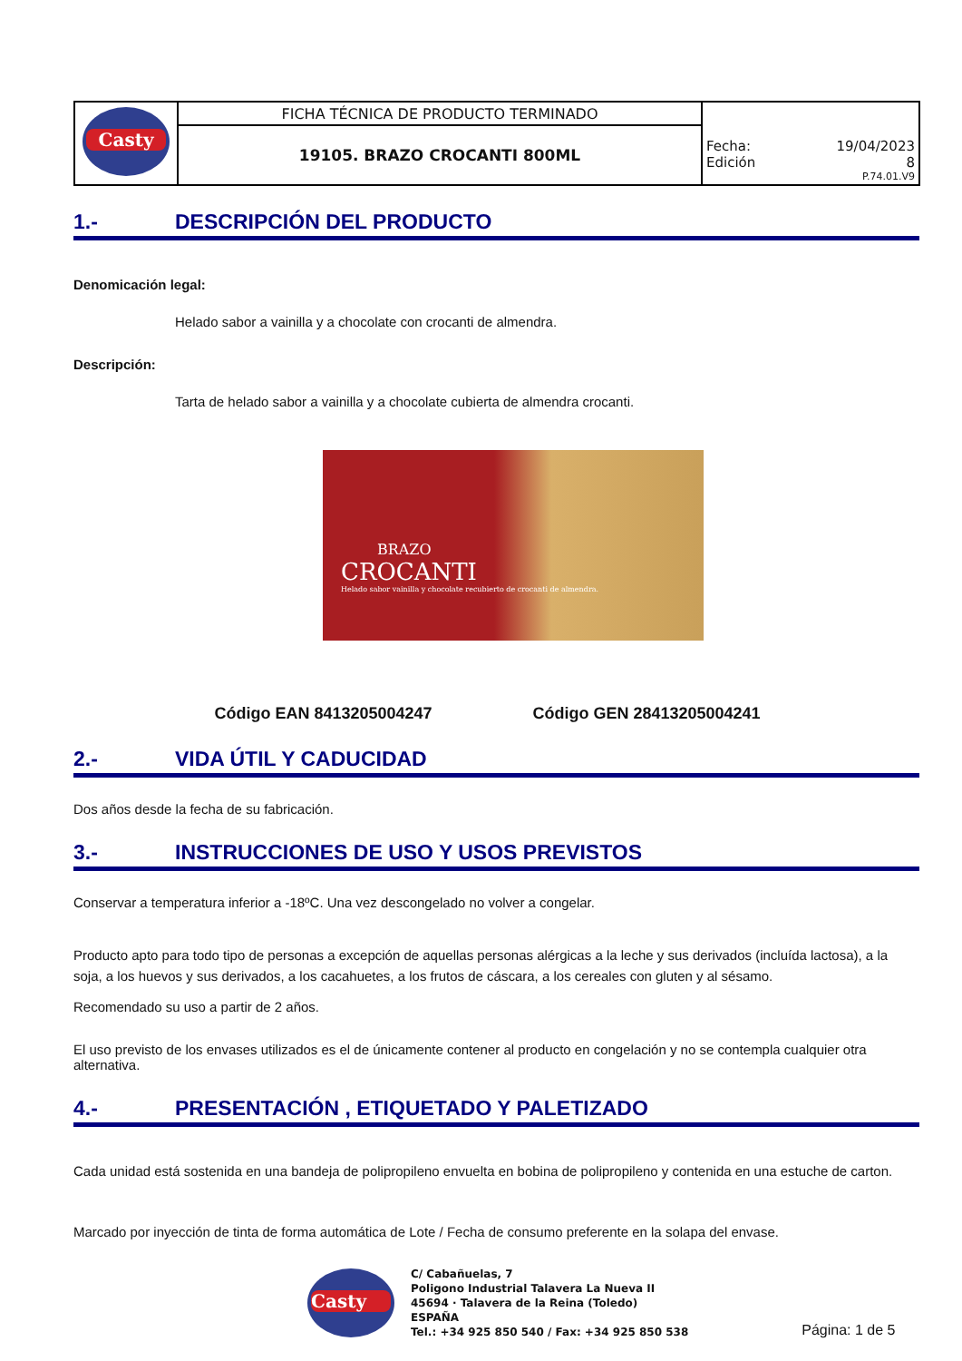| Casty | FICHA TÉCNICA DE PRODUCTO TERMINADO | Fecha: 19/04/2023 Edición 8 P.74.01.V9 |
| | 19105. BRAZO CROCANTI 800ML | |
1.- DESCRIPCIÓN DEL PRODUCTO
Denomicación legal:
Helado sabor a vainilla y a chocolate con crocanti de almendra.
Descripción:
Tarta de helado sabor a vainilla y a chocolate cubierta de almendra crocanti.
BRAZO
CROCANTI
Helado sabor vainilla y chocolate recubierto de crocanti de almendra.
Código EAN 8413205004247 Código GEN 28413205004241
2.- VIDA ÚTIL Y CADUCIDAD
Dos años desde la fecha de su fabricación.
3.- INSTRUCCIONES DE USO Y USOS PREVISTOS
Conservar a temperatura inferior a -18ºC. Una vez descongelado no volver a congelar.
Producto apto para todo tipo de personas a excepción de aquellas personas alérgicas a la leche y sus derivados (incluída lactosa), a la soja, a los huevos y sus derivados, a los cacahuetes, a los frutos de cáscara, a los cereales con gluten y al sésamo.
Recomendado su uso a partir de 2 años.
El uso previsto de los envases utilizados es el de únicamente contener al producto en congelación y no se contempla cualquier otra alternativa.
4.- PRESENTACIÓN , ETIQUETADO Y PALETIZADO
Cada unidad está sostenida en una bandeja de polipropileno envuelta en bobina de polipropileno y contenida en una estuche de carton.
Marcado por inyección de tinta de forma automática de Lote / Fecha de consumo preferente en la solapa del envase.
Casty
C/ Cabañuelas, 7
Poligono Industrial Talavera La Nueva II
45694 · Talavera de la Reina (Toledo)
ESPAÑA
Tel.: +34 925 850 540 / Fax: +34 925 850 538
Página: 1 de 5